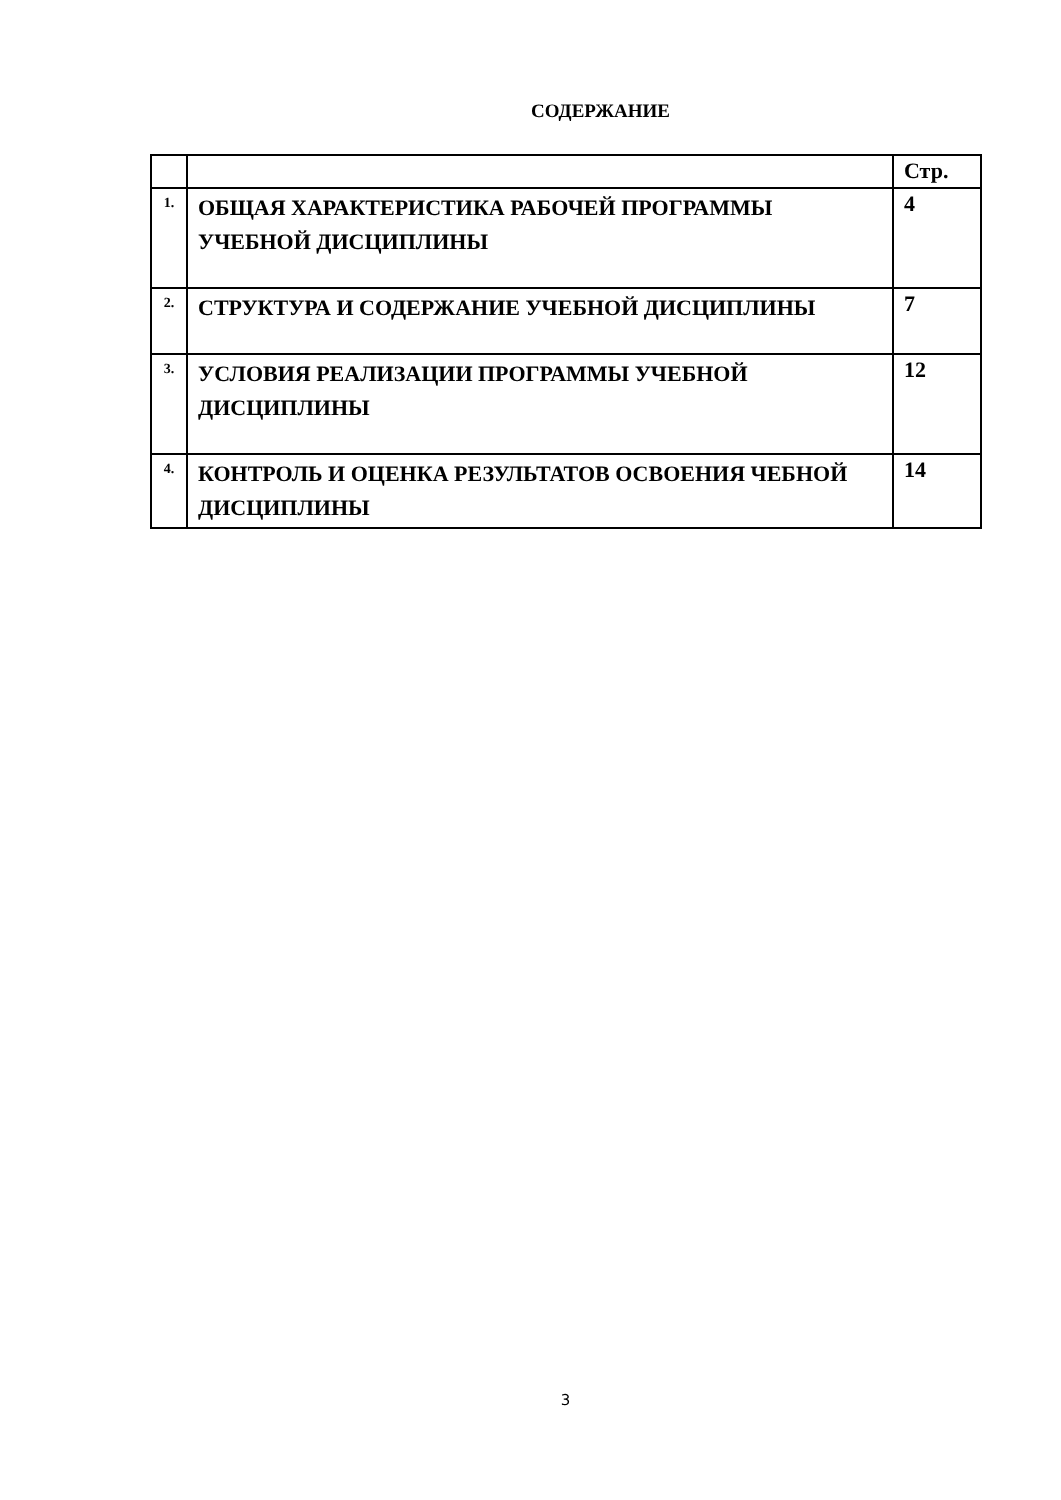СОДЕРЖАНИЕ
| | | Стр. |
| --- | --- | --- |
| 1. | ОБЩАЯ ХАРАКТЕРИСТИКА РАБОЧЕЙ ПРОГРАММЫ УЧЕБНОЙ ДИСЦИПЛИНЫ | 4 |
| 2. | СТРУКТУРА И СОДЕРЖАНИЕ УЧЕБНОЙ ДИСЦИПЛИНЫ | 7 |
| 3. | УСЛОВИЯ РЕАЛИЗАЦИИ ПРОГРАММЫ УЧЕБНОЙ ДИСЦИПЛИНЫ | 12 |
| 4. | КОНТРОЛЬ И ОЦЕНКА РЕЗУЛЬТАТОВ ОСВОЕНИЯ ЧЕБНОЙ ДИСЦИПЛИНЫ | 14 |
3